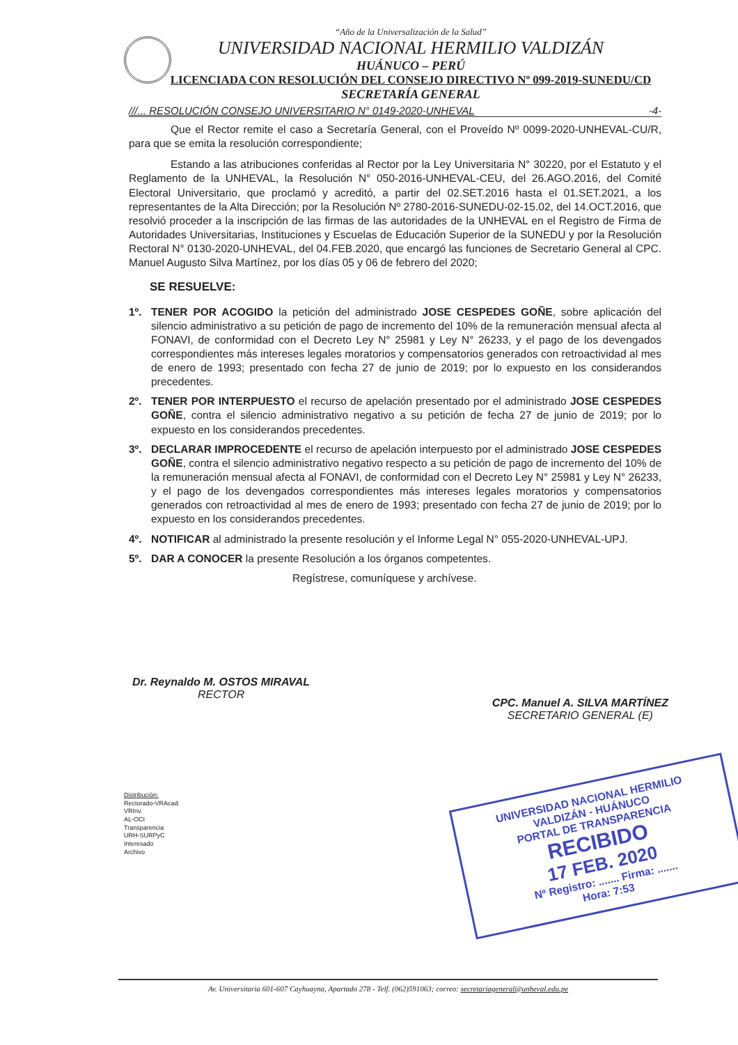“Año de la Universalización de la Salud”
UNIVERSIDAD NACIONAL HERMILIO VALDIZÁN
HUÁNUCO – PERÚ
LICENCIADA CON RESOLUCIÓN DEL CONSEJO DIRECTIVO Nº 099-2019-SUNEDU/CD
SECRETARÍA GENERAL
///... RESOLUCIÓN CONSEJO UNIVERSITARIO N° 0149-2020-UNHEVAL -4-
Que el Rector remite el caso a Secretaría General, con el Proveído Nº 0099-2020-UNHEVAL-CU/R, para que se emita la resolución correspondiente;
Estando a las atribuciones conferidas al Rector por la Ley Universitaria N° 30220, por el Estatuto y el Reglamento de la UNHEVAL, la Resolución N° 050-2016-UNHEVAL-CEU, del 26.AGO.2016, del Comité Electoral Universitario, que proclamó y acreditó, a partir del 02.SET.2016 hasta el 01.SET.2021, a los representantes de la Alta Dirección; por la Resolución Nº 2780-2016-SUNEDU-02-15.02, del 14.OCT.2016, que resolvió proceder a la inscripción de las firmas de las autoridades de la UNHEVAL en el Registro de Firma de Autoridades Universitarias, Instituciones y Escuelas de Educación Superior de la SUNEDU y por la Resolución Rectoral N° 0130-2020-UNHEVAL, del 04.FEB.2020, que encargó las funciones de Secretario General al CPC. Manuel Augusto Silva Martínez, por los días 05 y 06 de febrero del 2020;
SE RESUELVE:
1º. TENER POR ACOGIDO la petición del administrado JOSE CESPEDES GOÑE, sobre aplicación del silencio administrativo a su petición de pago de incremento del 10% de la remuneración mensual afecta al FONAVI, de conformidad con el Decreto Ley N° 25981 y Ley N° 26233, y el pago de los devengados correspondientes más intereses legales moratorios y compensatorios generados con retroactividad al mes de enero de 1993; presentado con fecha 27 de junio de 2019; por lo expuesto en los considerandos precedentes.
2º. TENER POR INTERPUESTO el recurso de apelación presentado por el administrado JOSE CESPEDES GOÑE, contra el silencio administrativo negativo a su petición de fecha 27 de junio de 2019; por lo expuesto en los considerandos precedentes.
3º. DECLARAR IMPROCEDENTE el recurso de apelación interpuesto por el administrado JOSE CESPEDES GOÑE, contra el silencio administrativo negativo respecto a su petición de pago de incremento del 10% de la remuneración mensual afecta al FONAVI, de conformidad con el Decreto Ley N° 25981 y Ley N° 26233, y el pago de los devengados correspondientes más intereses legales moratorios y compensatorios generados con retroactividad al mes de enero de 1993; presentado con fecha 27 de junio de 2019; por lo expuesto en los considerandos precedentes.
4º. NOTIFICAR al administrado la presente resolución y el Informe Legal N° 055-2020-UNHEVAL-UPJ.
5º. DAR A CONOCER la presente Resolución a los órganos competentes.
Regístrese, comuníquese y archívese.
Dr. Reynaldo M. OSTOS MIRAVAL
RECTOR
CPC. Manuel A. SILVA MARTÍNEZ
SECRETARIO GENERAL (E)
Distribución:
Rectorado-VRAcad.
VRInv.
AL-OCI
Transparencia
URH-SURPyC
Interesado
Archivo
UNIVERSIDAD NACIONAL HERMILIO VALDIZÁN - HUÁNUCO
PORTAL DE TRANSPARENCIA
RECIBIDO
17 FEB. 2020
Nº Registro: ....... Firma: .......
Hora: 7:53
Av. Universitaria 601-607 Cayhuayna, Apartado 278 - Telf. (062)591063; correo: secretariageneral@unheval.edu.pe